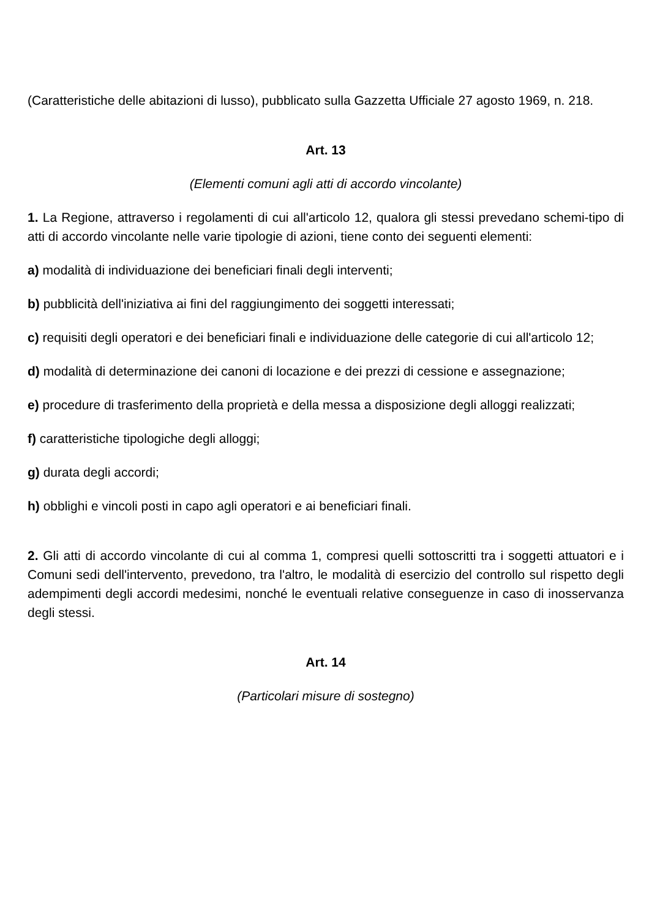(Caratteristiche delle abitazioni di lusso), pubblicato sulla Gazzetta Ufficiale 27 agosto 1969, n. 218.
Art. 13
(Elementi comuni agli atti di accordo vincolante)
1. La Regione, attraverso i regolamenti di cui all'articolo 12, qualora gli stessi prevedano schemi-tipo di atti di accordo vincolante nelle varie tipologie di azioni, tiene conto dei seguenti elementi:
a) modalità di individuazione dei beneficiari finali degli interventi;
b) pubblicità dell'iniziativa ai fini del raggiungimento dei soggetti interessati;
c) requisiti degli operatori e dei beneficiari finali e individuazione delle categorie di cui all'articolo 12;
d) modalità di determinazione dei canoni di locazione e dei prezzi di cessione e assegnazione;
e) procedure di trasferimento della proprietà e della messa a disposizione degli alloggi realizzati;
f) caratteristiche tipologiche degli alloggi;
g) durata degli accordi;
h) obblighi e vincoli posti in capo agli operatori e ai beneficiari finali.
2. Gli atti di accordo vincolante di cui al comma 1, compresi quelli sottoscritti tra i soggetti attuatori e i Comuni sedi dell'intervento, prevedono, tra l'altro, le modalità di esercizio del controllo sul rispetto degli adempimenti degli accordi medesimi, nonché le eventuali relative conseguenze in caso di inosservanza degli stessi.
Art. 14
(Particolari misure di sostegno)